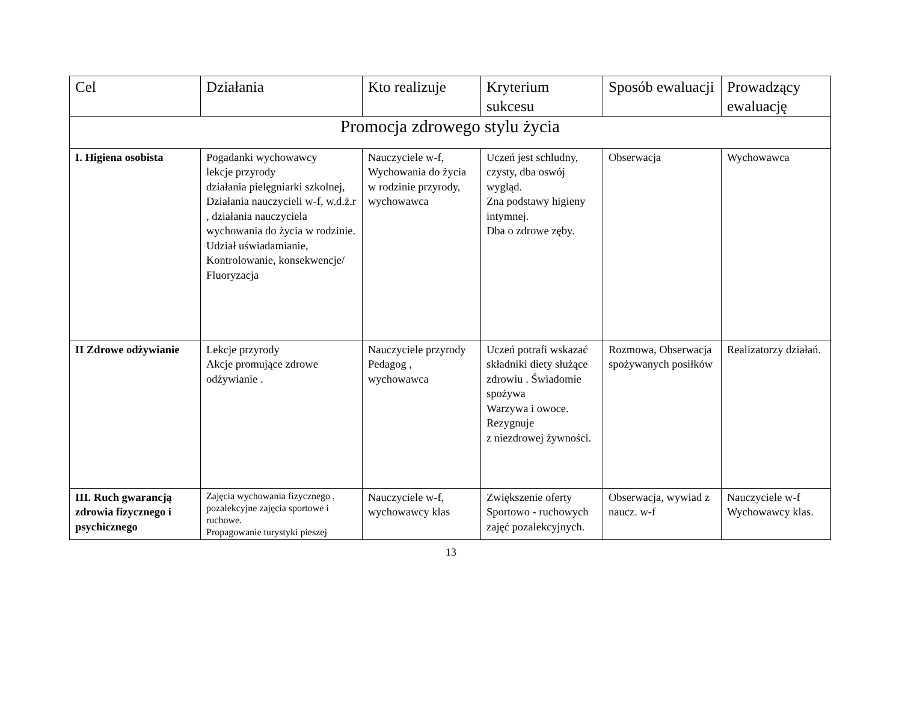| Cel | Działania | Kto realizuje | Kryterium sukcesu | Sposób ewaluacji | Prowadzący ewaluację |
| --- | --- | --- | --- | --- | --- |
| Promocja zdrowego stylu życia | | | | | |
| I. Higiena osobista | Pogadanki wychowawcy lekcje przyrody działania pielęgniarki szkolnej, Działania nauczycieli w-f, w.d.ż.r , działania nauczyciela wychowania do życia w rodzinie. Udział uświadamianie, Kontrolowanie, konsekwencje/ Fluoryzacja | Nauczyciele w-f, Wychowania do życia w rodzinie przyrody, wychowawca | Uczeń jest schludny, czysty, dba oswój wygląd. Zna podstawy higieny intymnej. Dba o zdrowe zęby. | Obserwacja | Wychowawca |
| II Zdrowe odżywianie | Lekcje przyrody Akcje promujące zdrowe odżywianie . | Nauczyciele przyrody Pedagog , wychowawca | Uczeń potrafi wskazać składniki diety służące zdrowiu . Świadomie spożywa Warzywa i owoce. Rezygnuje z niezdrowej żywności. | Rozmowa, Obserwacja spożywanych posiłków | Realizatorzy działań. |
| III. Ruch gwarancją zdrowia fizycznego i psychicznego | Zajęcia wychowania fizycznego , pozalekcyjne zajęcia sportowe i ruchowe. Propagowanie turystyki pieszej | Nauczyciele w-f, wychowawcy klas | Zwiększenie oferty Sportowo - ruchowych zajęć pozalekcyjnych. | Obserwacja, wywiad z naucz. w-f | Nauczyciele w-f Wychowawcy klas. |
13